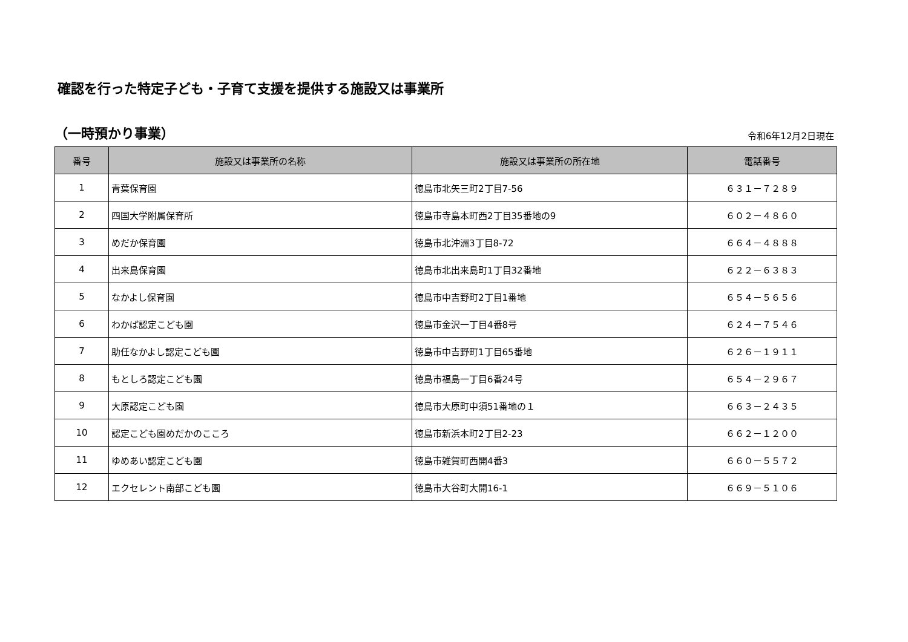確認を行った特定子ども・子育て支援を提供する施設又は事業所
（一時預かり事業）
令和6年12月2日現在
| 番号 | 施設又は事業所の名称 | 施設又は事業所の所在地 | 電話番号 |
| --- | --- | --- | --- |
| 1 | 青葉保育園 | 徳島市北矢三町2丁目7-56 | ６３１－７２８９ |
| 2 | 四国大学附属保育所 | 徳島市寺島本町西2丁目35番地の9 | ６０２－４８６０ |
| 3 | めだか保育園 | 徳島市北沖洲3丁目8-72 | ６６４－４８８８ |
| 4 | 出来島保育園 | 徳島市北出来島町1丁目32番地 | ６２２－６３８３ |
| 5 | なかよし保育園 | 徳島市中吉野町2丁目1番地 | ６５４－５６５６ |
| 6 | わかば認定こども園 | 徳島市金沢一丁目4番8号 | ６２４－７５４６ |
| 7 | 助任なかよし認定こども園 | 徳島市中吉野町1丁目65番地 | ６２６－１９１１ |
| 8 | もとしろ認定こども園 | 徳島市福島一丁目6番24号 | ６５４－２９６７ |
| 9 | 大原認定こども園 | 徳島市大原町中須51番地の１ | ６６３－２４３５ |
| 10 | 認定こども園めだかのこころ | 徳島市新浜本町2丁目2-23 | ６６２－１２００ |
| 11 | ゆめあい認定こども園 | 徳島市雑賀町西開4番3 | ６６０－５５７２ |
| 12 | エクセレント南部こども園 | 徳島市大谷町大開16-1 | ６６９－５１０６ |